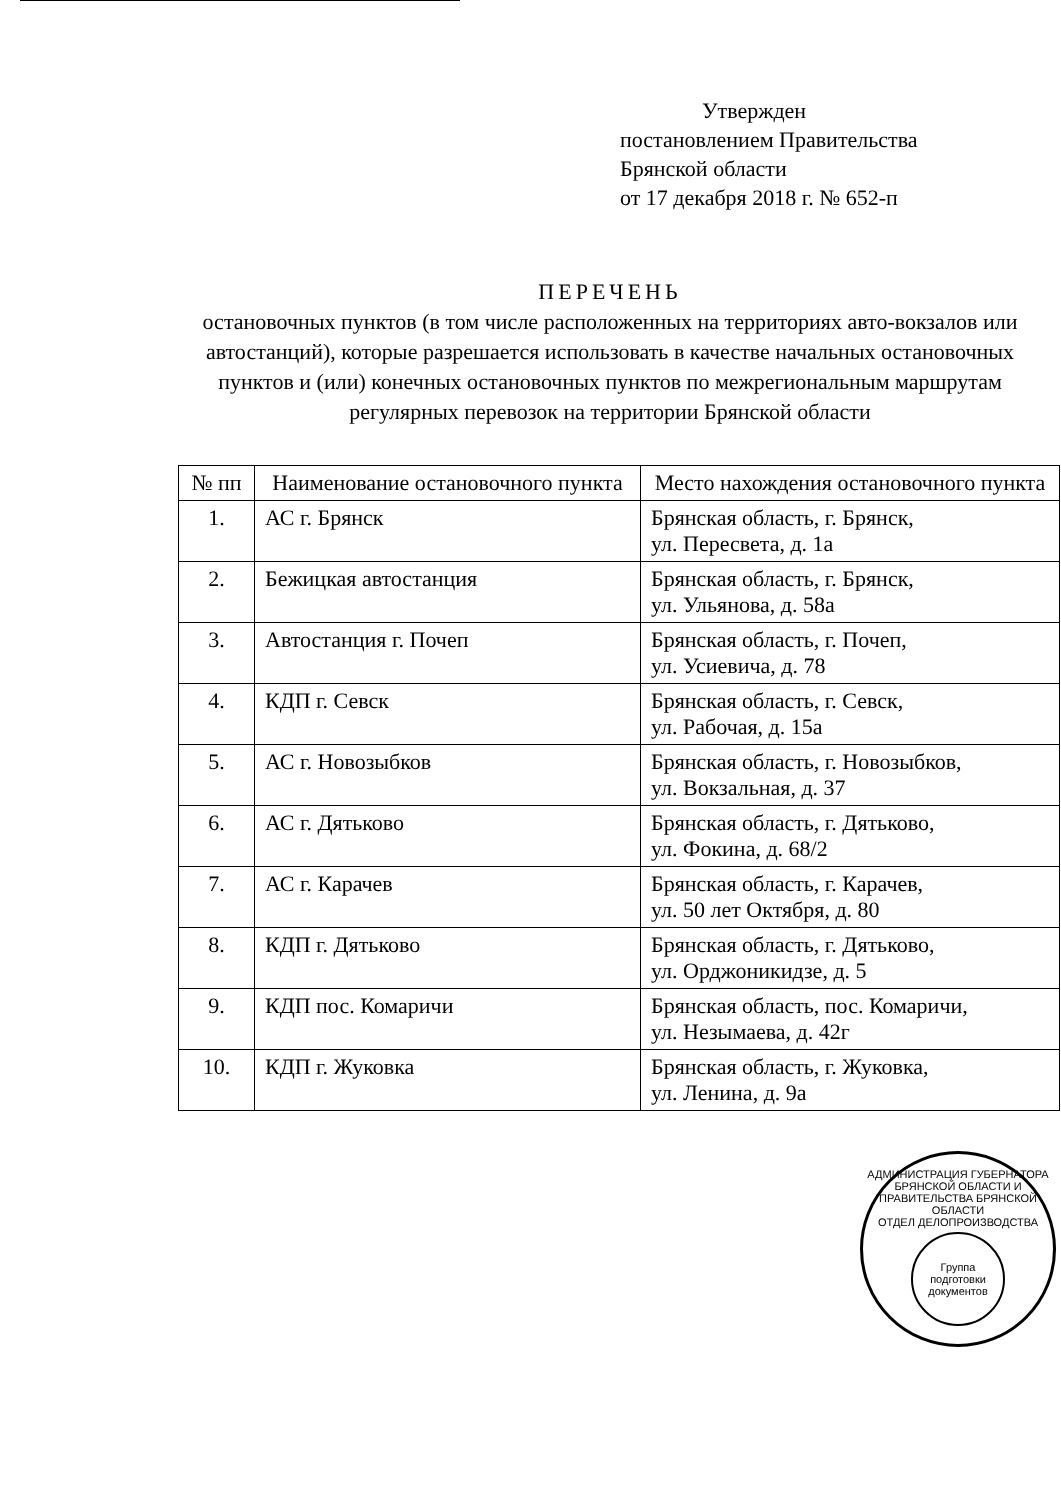Утвержден
постановлением Правительства
Брянской области
от 17 декабря 2018 г. № 652-п
ПЕРЕЧЕНЬ
остановочных пунктов (в том числе расположенных на территориях авто-вокзалов или автостанций), которые разрешается использовать в качестве начальных остановочных пунктов и (или) конечных остановочных пунктов по межрегиональным маршрутам регулярных перевозок на территории Брянской области
| № пп | Наименование остановочного пункта | Место нахождения остановочного пункта |
| --- | --- | --- |
| 1. | АС г. Брянск | Брянская область, г. Брянск, ул. Пересвета, д. 1а |
| 2. | Бежицкая автостанция | Брянская область, г. Брянск, ул. Ульянова, д. 58а |
| 3. | Автостанция г. Почеп | Брянская область, г. Почеп, ул. Усиевича, д. 78 |
| 4. | КДП г. Севск | Брянская область, г. Севск, ул. Рабочая, д. 15а |
| 5. | АС г. Новозыбков | Брянская область, г. Новозыбков, ул. Вокзальная, д. 37 |
| 6. | АС г. Дятьково | Брянская область, г. Дятьково, ул. Фокина, д. 68/2 |
| 7. | АС г. Карачев | Брянская область, г. Карачев, ул. 50 лет Октября, д. 80 |
| 8. | КДП г. Дятьково | Брянская область, г. Дятьково, ул. Орджоникидзе, д. 5 |
| 9. | КДП пос. Комаричи | Брянская область, пос. Комаричи, ул. Незымаева, д. 42г |
| 10. | КДП г. Жуковка | Брянская область, г. Жуковка, ул. Ленина, д. 9а |
АДМИНИСТРАЦИЯ ГУБЕРНАТОРА БРЯНСКОЙ ОБЛАСТИ И ПРАВИТЕЛЬСТВА БРЯНСКОЙ ОБЛАСТИ
ОТДЕЛ ДЕЛОПРОИЗВОДСТВА
Группа подготовки документов